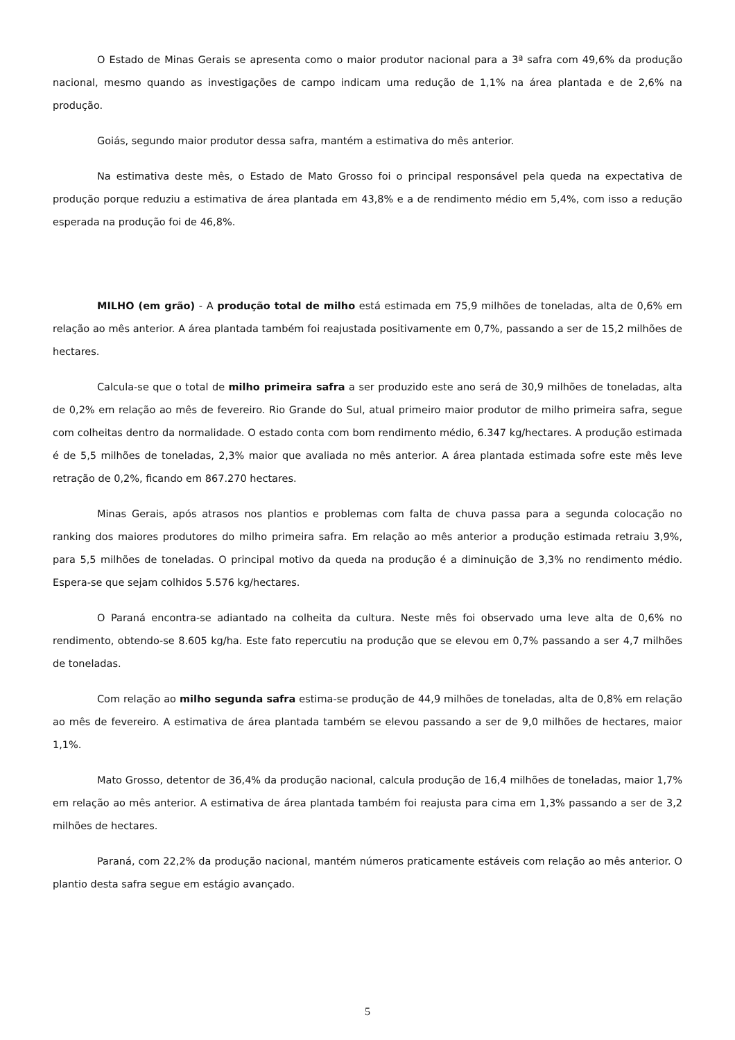O Estado de Minas Gerais se apresenta como o maior produtor nacional para a 3ª safra com 49,6% da produção nacional, mesmo quando as investigações de campo indicam uma redução de 1,1% na área plantada e de 2,6% na produção.
Goiás, segundo maior produtor dessa safra, mantém a estimativa do mês anterior.
Na estimativa deste mês, o Estado de Mato Grosso foi o principal responsável pela queda na expectativa de produção porque reduziu a estimativa de área plantada em 43,8% e a de rendimento médio em 5,4%, com isso a redução esperada na produção foi de 46,8%.
MILHO (em grão) - A produção total de milho está estimada em 75,9 milhões de toneladas, alta de 0,6% em relação ao mês anterior. A área plantada também foi reajustada positivamente em 0,7%, passando a ser de 15,2 milhões de hectares.
Calcula-se que o total de milho primeira safra a ser produzido este ano será de 30,9 milhões de toneladas, alta de 0,2% em relação ao mês de fevereiro. Rio Grande do Sul, atual primeiro maior produtor de milho primeira safra, segue com colheitas dentro da normalidade. O estado conta com bom rendimento médio, 6.347 kg/hectares. A produção estimada é de 5,5 milhões de toneladas, 2,3% maior que avaliada no mês anterior. A área plantada estimada sofre este mês leve retração de 0,2%, ficando em 867.270 hectares.
Minas Gerais, após atrasos nos plantios e problemas com falta de chuva passa para a segunda colocação no ranking dos maiores produtores do milho primeira safra. Em relação ao mês anterior a produção estimada retraiu 3,9%, para 5,5 milhões de toneladas. O principal motivo da queda na produção é a diminuição de 3,3% no rendimento médio. Espera-se que sejam colhidos 5.576 kg/hectares.
O Paraná encontra-se adiantado na colheita da cultura. Neste mês foi observado uma leve alta de 0,6% no rendimento, obtendo-se 8.605 kg/ha. Este fato repercutiu na produção que se elevou em 0,7% passando a ser 4,7 milhões de toneladas.
Com relação ao milho segunda safra estima-se produção de 44,9 milhões de toneladas, alta de 0,8% em relação ao mês de fevereiro. A estimativa de área plantada também se elevou passando a ser de 9,0 milhões de hectares, maior 1,1%.
Mato Grosso, detentor de 36,4% da produção nacional, calcula produção de 16,4 milhões de toneladas, maior 1,7% em relação ao mês anterior. A estimativa de área plantada também foi reajusta para cima em 1,3% passando a ser de 3,2 milhões de hectares.
Paraná, com 22,2% da produção nacional, mantém números praticamente estáveis com relação ao mês anterior. O plantio desta safra segue em estágio avançado.
5